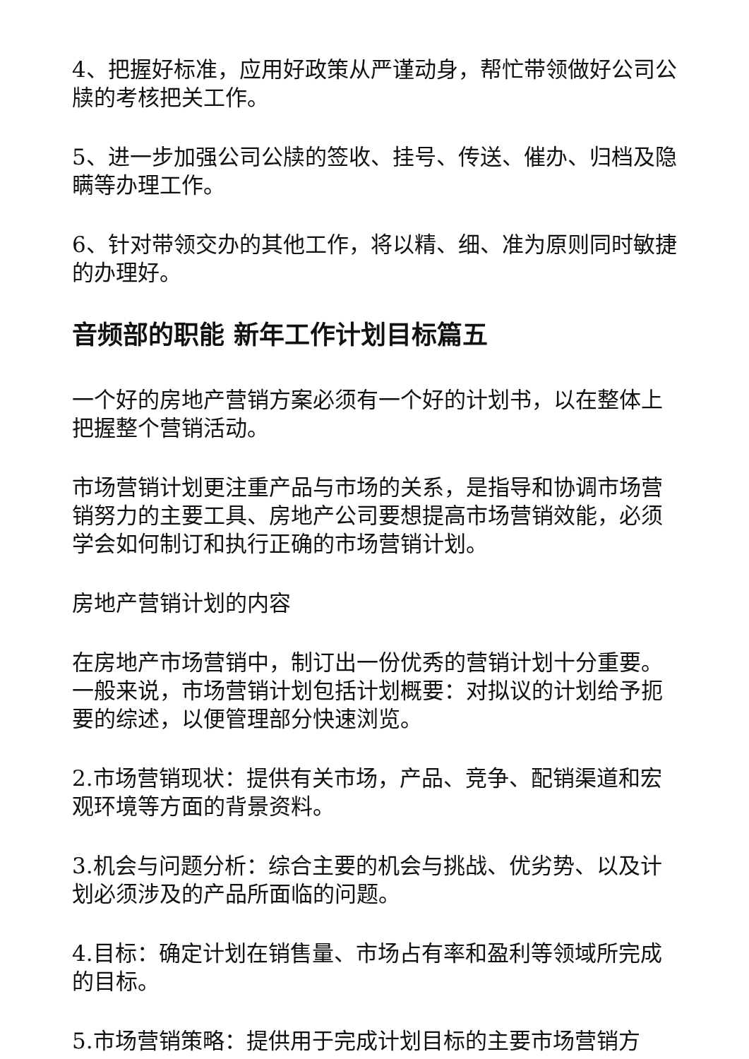4、把握好标准，应用好政策从严谨动身，帮忙带领做好公司公牍的考核把关工作。
5、进一步加强公司公牍的签收、挂号、传送、催办、归档及隐瞒等办理工作。
6、针对带领交办的其他工作，将以精、细、准为原则同时敏捷的办理好。
音频部的职能 新年工作计划目标篇五
一个好的房地产营销方案必须有一个好的计划书，以在整体上把握整个营销活动。
市场营销计划更注重产品与市场的关系，是指导和协调市场营销努力的主要工具、房地产公司要想提高市场营销效能，必须学会如何制订和执行正确的市场营销计划。
房地产营销计划的内容
在房地产市场营销中，制订出一份优秀的营销计划十分重要。一般来说，市场营销计划包括计划概要：对拟议的计划给予扼要的综述，以便管理部分快速浏览。
2.市场营销现状：提供有关市场，产品、竞争、配销渠道和宏观环境等方面的背景资料。
3.机会与问题分析：综合主要的机会与挑战、优劣势、以及计划必须涉及的产品所面临的问题。
4.目标：确定计划在销售量、市场占有率和盈利等领域所完成的目标。
5.市场营销策略：提供用于完成计划目标的主要市场营销方